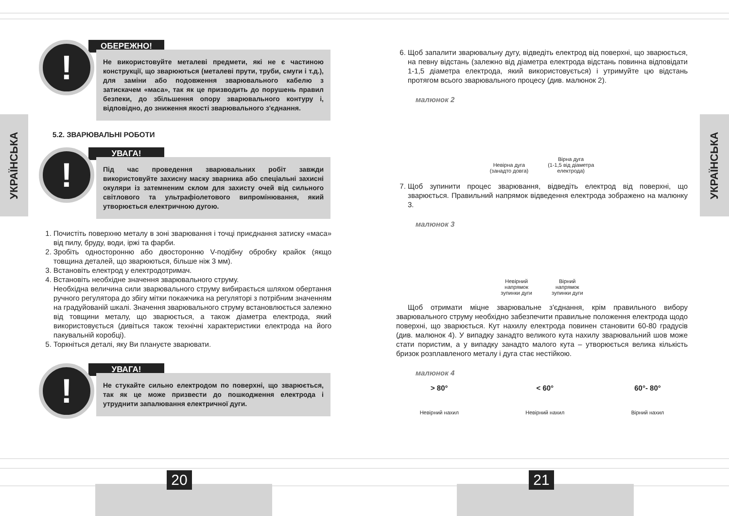20 21
УКРАЇНСЬКА
УКРАЇНСЬКА
!
ОБЕРЕЖНО!
Не використовуйте металеві предмети, які не є частиною конструкції, що зварюються (металеві прути, труби, смуги і т.д.), для заміни або подовження зварювального кабелю з затискачем «маса», так як це призводить до порушень правил безпеки, до збільшення опору зварювального контуру і, відповідно, до зниження якості зварювального з'єднання.
5.2. ЗВАРЮВАЛЬНІ РОБОТИ
!
УВАГА!
Під час проведення зварювальних робіт завжди використовуйте захисну маску зварника або спеціальні захисні окуляри із затемненим склом для захисту очей від сильного світлового та ультрафіолетового випромінювання, який утворюється електричною дугою.
1. Почистіть поверхню металу в зоні зварювання і точці приєднання затиску «маса» від пилу, бруду, води, іржі та фарби.
2. Зробіть односторонню або двосторонню V-подібну обробку крайок (якщо товщина деталей, що зварюються, більше ніж 3 мм).
3. Встановіть електрод у електродотримач.
4. Встановіть необхідне значення зварювального струму.
Необхідна величина сили зварювального струму вибирається шляхом обертання ручного регулятора до збігу мітки покажчика на регуляторі з потрібним значенням на градуйованій шкалі. Значення зварювального струму встановлюється залежно від товщини металу, що зварюється, а також діаметра електрода, який використовується (дивіться також технічні характеристики електрода на його пакувальній коробці).
5. Торкніться деталі, яку Ви плануєте зварювати.
!
УВАГА!
Не стукайте сильно електродом по поверхні, що зварюється, так як це може призвести до пошкодження електрода і утруднити запалювання електричної дуги.
6. Щоб запалити зварювальну дугу, відведіть електрод від поверхні, що зварюється, на певну відстань (залежно від діаметра електрода відстань повинна відповідати 1-1,5 діаметра електрода, який використовується) і утримуйте цю відстань протягом всього зварювального процесу (див. малюнок 2).
малюнок 2
Невірна дуга
(занадто довга)
Вірна дуга
(1-1,5 від діаметра
електрода)
7. Щоб зупинити процес зварювання, відведіть електрод від поверхні, що зварюється. Правильний напрямок відведення електрода зображено на малюнку 3.
малюнок 3
Невірний
напрямок
зупинки дуги
Вірний
напрямок
зупинки дуги
Щоб отримати міцне зварювальне з'єднання, крім правильного вибору зварювального струму необхідно забезпечити правильне положення електрода щодо поверхні, що зварюється. Кут нахилу електрода повинен становити 60-80 градусів (див. малюнок 4). У випадку занадто великого кута нахилу зварювальний шов може стати пористим, а у випадку занадто малого кута – утворюється велика кількість бризок розплавленого металу і дуга стає нестійкою.
малюнок 4
> 80°
Невірний нахил
< 60°
Невірний нахил
60°- 80°
Вірний нахил